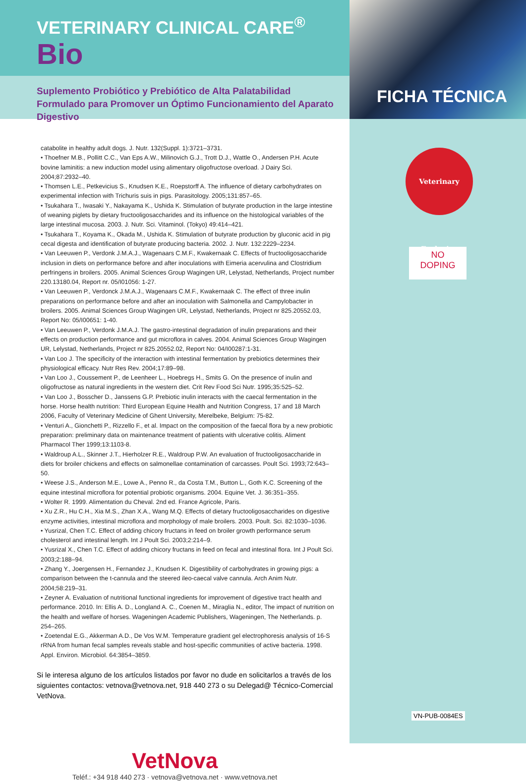FICHA TÉCNICA
Veterinary Exclusive
NO
DOPING
VN-PUB-0084ES
VETERINARY CLINICAL CARE<sup>®</sup>
Bio
Suplemento Probiótico y Prebiótico de Alta Palatabilidad Formulado para Promover un Óptimo Funcionamiento del Aparato Digestivo
catabolite in healthy adult dogs. J. Nutr. 132(Suppl. 1):3721–3731.
• Thoefner M.B., Pollitt C.C., Van Eps A.W., Milinovich G.J., Trott D.J., Wattle O., Andersen P.H. Acute bovine laminitis: a new induction model using alimentary oligofructose overload. J Dairy Sci. 2004;87:2932–40.
• Thomsen L.E., Petkevicius S., Knudsen K.E., Roepstorff A. The influence of dietary carbohydrates on experimental infection with Trichuris suis in pigs. Parasitology. 2005;131:857–65.
• Tsukahara T., Iwasaki Y., Nakayama K., Ushida K. Stimulation of butyrate production in the large intestine of weaning piglets by dietary fructooligosaccharides and its influence on the histological variables of the large intestinal mucosa. 2003. J. Nutr. Sci. Vitaminol. (Tokyo) 49:414–421.
• Tsukahara T., Koyama K., Okada M., Ushida K. Stimulation of butyrate production by gluconic acid in pig cecal digesta and identification of butyrate producing bacteria. 2002. J. Nutr. 132:2229–2234.
• Van Leeuwen P., Verdonk J.M.A.J., Wagenaars C.M.F., Kwakernaak C. Effects of fructooligosaccharide inclusion in diets on performance before and after inoculations with Eimeria acervulina and Clostridium perfringens in broilers. 2005. Animal Sciences Group Wagingen UR, Lelystad, Netherlands, Project number 220.13180.04, Report nr. 05/I01056: 1-27.
• Van Leeuwen P., Verdonck J.M.A.J., Wagenaars C.M.F., Kwakernaak C. The effect of three inulin preparations on performance before and after an inoculation with Salmonella and Campylobacter in broilers. 2005. Animal Sciences Group Wagingen UR, Lelystad, Netherlands, Project nr 825.20552.03, Report No: 05/I00651: 1-40.
• Van Leeuwen P., Verdonk J.M.A.J. The gastro-intestinal degradation of inulin preparations and their effects on production performance and gut microflora in calves. 2004. Animal Sciences Group Wagingen UR, Lelystad, Netherlands, Project nr 825.20552.02, Report No: 04/I00287:1-31.
• Van Loo J. The specificity of the interaction with intestinal fermentation by prebiotics determines their physiological efficacy. Nutr Res Rev. 2004;17:89–98.
• Van Loo J., Coussement P., de Leenheer L., Hoebregs H., Smits G. On the presence of inulin and oligofructose as natural ingredients in the western diet. Crit Rev Food Sci Nutr. 1995;35:525–52.
• Van Loo J., Bosscher D., Janssens G.P. Prebiotic inulin interacts with the caecal fermentation in the horse. Horse health nutrition: Third European Equine Health and Nutrition Congress, 17 and 18 March 2006, Faculty of Veterinary Medicine of Ghent University, Merelbeke, Belgium: 75-82.
• Venturi A., Gionchetti P., Rizzello F., et al. Impact on the composition of the faecal flora by a new probiotic preparation: preliminary data on maintenance treatment of patients with ulcerative colitis. Aliment Pharmacol Ther 1999;13:1103-8.
• Waldroup A.L., Skinner J.T., Hierholzer R.E., Waldroup P.W. An evaluation of fructooligosaccharide in diets for broiler chickens and effects on salmonellae contamination of carcasses. Poult Sci. 1993;72:643–50.
• Weese J.S., Anderson M.E., Lowe A., Penno R., da Costa T.M., Button L., Goth K.C. Screening of the equine intestinal microflora for potential probiotic organisms. 2004. Equine Vet. J. 36:351–355.
• Wolter R. 1999. Alimentation du Cheval. 2nd ed. France Agricole, Paris.
• Xu Z.R., Hu C.H., Xia M.S., Zhan X.A., Wang M.Q. Effects of dietary fructooligosaccharides on digestive enzyme activities, intestinal microflora and morphology of male broilers. 2003. Poult. Sci. 82:1030–1036.
• Yusrizal, Chen T.C. Effect of adding chicory fructans in feed on broiler growth performance serum cholesterol and intestinal length. Int J Poult Sci. 2003;2:214–9.
• Yusrizal X., Chen T.C. Effect of adding chicory fructans in feed on fecal and intestinal flora. Int J Poult Sci. 2003;2:188–94.
• Zhang Y., Joergensen H., Fernandez J., Knudsen K. Digestibility of carbohydrates in growing pigs: a comparison between the t-cannula and the steered ileo-caecal valve cannula. Arch Anim Nutr. 2004;58:219–31.
• Zeyner A. Evaluation of nutritional functional ingredients for improvement of digestive tract health and performance. 2010. In: Ellis A. D., Longland A. C., Coenen M., Miraglia N., editor, The impact of nutrition on the health and welfare of horses. Wageningen Academic Publishers, Wageningen, The Netherlands. p. 254–265.
• Zoetendal E.G., Akkerman A.D., De Vos W.M. Temperature gradient gel electrophoresis analysis of 16-S rRNA from human fecal samples reveals stable and host-specific communities of active bacteria. 1998. Appl. Environ. Microbiol. 64:3854–3859.
Si le interesa alguno de los artículos listados por favor no dude en solicitarlos a través de los siguientes contactos: vetnova@vetnova.net, 918 440 273 o su Delegad@ Técnico-Comercial VetNova.
VetNova
Teléf.: +34 918 440 273 · vetnova@vetnova.net · www.vetnova.net